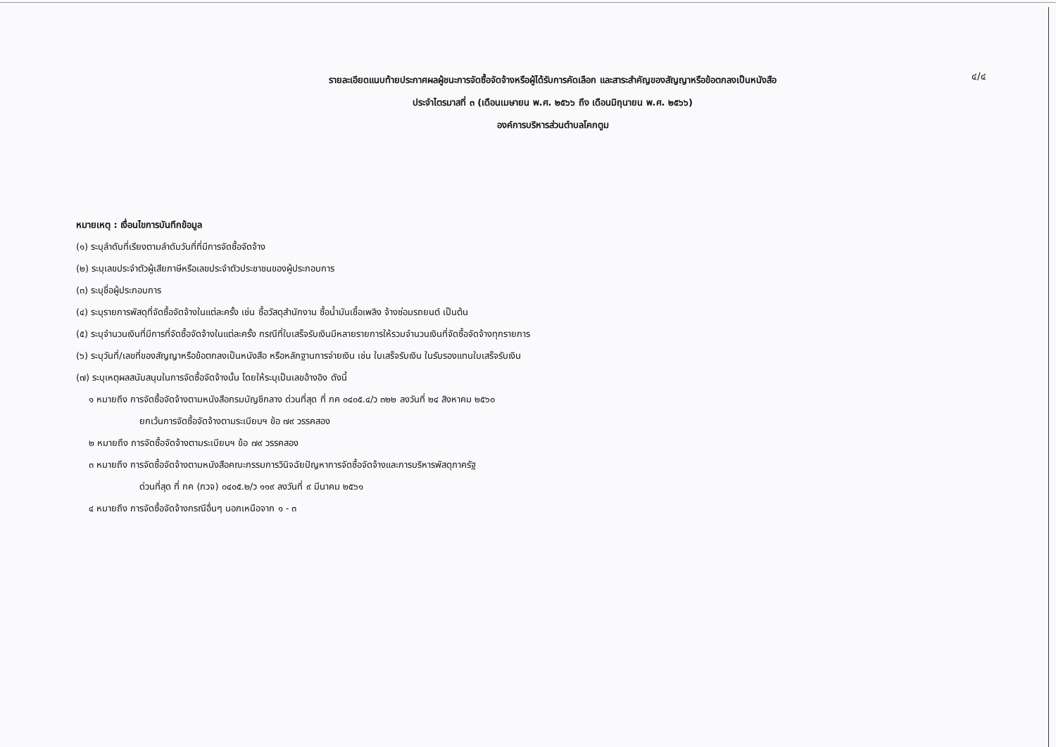รายละเอียดแนบท้ายประกาศผลผู้ชนะการจัดซื้อจัดจ้างหรือผู้ได้รับการคัดเลือก และสาระสำคัญของสัญญาหรือข้อตกลงเป็นหนังสือ
ประจำไตรมาสที่ ๓ (เดือนเมษายน พ.ศ. ๒๕๖๖ ถึง เดือนมิถุนายน พ.ศ. ๒๕๖๖)
องค์การบริหารส่วนตำบลโคกตูม
๔/๔
หมายเหตุ : เงื่อนไขการบันทึกข้อมูล
(๑) ระบุลำดับที่เรียงตามลำดับวันที่ที่มีการจัดซื้อจัดจ้าง
(๒) ระบุเลขประจำตัวผู้เสียภาษีหรือเลขประจำตัวประชาชนของผู้ประกอบการ
(๓) ระบุชื่อผู้ประกอบการ
(๔) ระบุรายการพัสดุที่จัดซื้อจัดจ้างในแต่ละครั้ง เช่น ซื้อวัสดุสำนักงาน ซื้อน้ำมันเชื้อเพลิง จ้างซ่อมรถยนต์ เป็นต้น
(๕) ระบุจำนวนเงินที่มีการที่จัดซื้อจัดจ้างในแต่ละครั้ง กรณีที่ใบเสร็จรับเงินมีหลายรายการให้รวมจำนวนเงินที่จัดซื้อจัดจ้างทุกรายการ
(๖) ระบุวันที่/เลขที่ของสัญญาหรือข้อตกลงเป็นหนังสือ หรือหลักฐานการจ่ายเงิน เช่น ใบเสร็จรับเงิน ในรับรองแทนใบเสร็จรับเงิน
(๗) ระบุเหตุผลสนับสนุนในการจัดซื้อจัดจ้างนั้น โดยให้ระบุเป็นเลขอ้างอิง ดังนี้
๑ หมายถึง การจัดซื้อจัดจ้างตามหนังสือกรมบัญชีกลาง ด่วนที่สุด ที่ กค ๐๔๐๕.๔/ว ๓๒๒ ลงวันที่ ๒๔ สิงหาคม ๒๕๖๐
ยกเว้นการจัดซื้อจัดจ้างตามระเบียบฯ ข้อ ๗๙ วรรคสอง
๒ หมายถึง การจัดซื้อจัดจ้างตามระเบียบฯ ข้อ ๗๙ วรรคสอง
๓ หมายถึง การจัดซื้อจัดจ้างตามหนังสือคณะกรรมการวินิจฉัยปัญหาการจัดซื้อจัดจ้างและการบริหารพัสดุภาครัฐ
ด่วนที่สุด ที่ กค (กวจ) ๐๔๐๕.๒/ว ๑๑๙ ลงวันที่ ๙ มีนาคม ๒๕๖๑
๔ หมายถึง การจัดซื้อจัดจ้างกรณีอื่นๆ นอกเหนือจาก ๑ - ๓